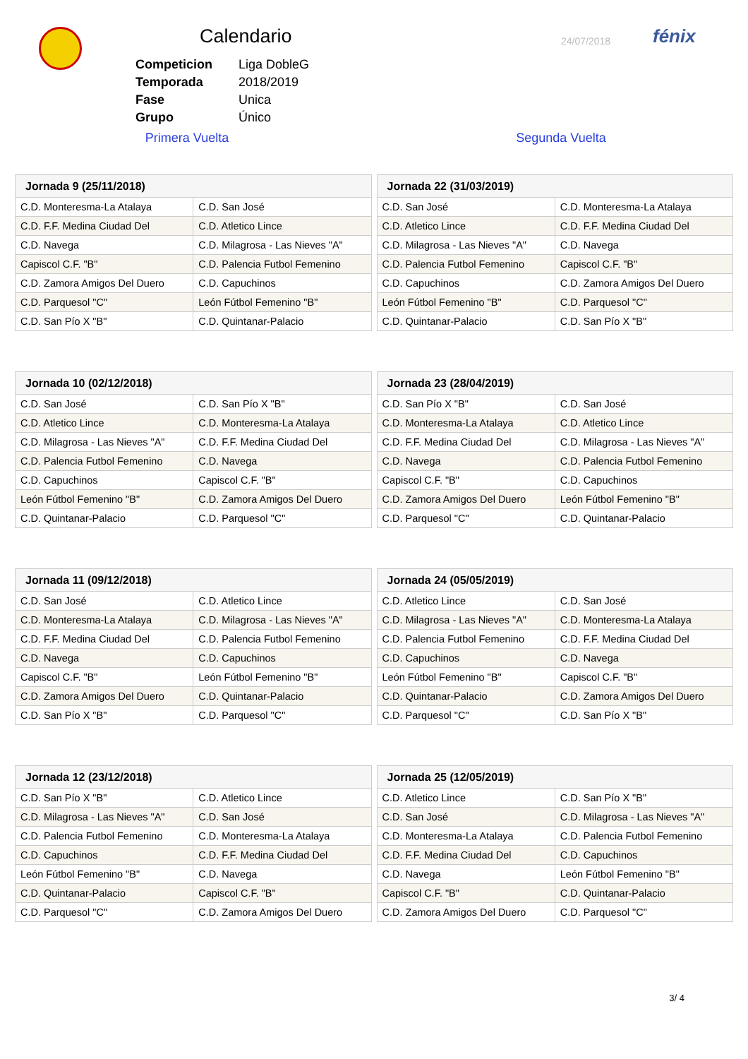Calendario 24/07/2018 fénix
| Competicion | Liga DobleG |
| Temporada | 2018/2019 |
| Fase | Unica |
| Grupo | Único |
Primera Vuelta Segunda Vuelta
| Jornada 9 (25/11/2018) | |
| --- | --- |
| C.D. Monteresma-La Atalaya | C.D. San José |
| C.D. F.F. Medina Ciudad Del | C.D. Atletico Lince |
| C.D. Navega | C.D. Milagrosa - Las Nieves "A" |
| Capiscol C.F. "B" | C.D. Palencia Futbol Femenino |
| C.D. Zamora Amigos Del Duero | C.D. Capuchinos |
| C.D. Parquesol "C" | León Fútbol Femenino "B" |
| C.D. San Pío X "B" | C.D. Quintanar-Palacio |
| Jornada 22 (31/03/2019) | |
| --- | --- |
| C.D. San José | C.D. Monteresma-La Atalaya |
| C.D. Atletico Lince | C.D. F.F. Medina Ciudad Del |
| C.D. Milagrosa - Las Nieves "A" | C.D. Navega |
| C.D. Palencia Futbol Femenino | Capiscol C.F. "B" |
| C.D. Capuchinos | C.D. Zamora Amigos Del Duero |
| León Fútbol Femenino "B" | C.D. Parquesol "C" |
| C.D. Quintanar-Palacio | C.D. San Pío X "B" |
| Jornada 10 (02/12/2018) | |
| --- | --- |
| C.D. San José | C.D. San Pío X "B" |
| C.D. Atletico Lince | C.D. Monteresma-La Atalaya |
| C.D. Milagrosa - Las Nieves "A" | C.D. F.F. Medina Ciudad Del |
| C.D. Palencia Futbol Femenino | C.D. Navega |
| C.D. Capuchinos | Capiscol C.F. "B" |
| León Fútbol Femenino "B" | C.D. Zamora Amigos Del Duero |
| C.D. Quintanar-Palacio | C.D. Parquesol "C" |
| Jornada 23 (28/04/2019) | |
| --- | --- |
| C.D. San Pío X "B" | C.D. San José |
| C.D. Monteresma-La Atalaya | C.D. Atletico Lince |
| C.D. F.F. Medina Ciudad Del | C.D. Milagrosa - Las Nieves "A" |
| C.D. Navega | C.D. Palencia Futbol Femenino |
| Capiscol C.F. "B" | C.D. Capuchinos |
| C.D. Zamora Amigos Del Duero | León Fútbol Femenino "B" |
| C.D. Parquesol "C" | C.D. Quintanar-Palacio |
| Jornada 11 (09/12/2018) | |
| --- | --- |
| C.D. San José | C.D. Atletico Lince |
| C.D. Monteresma-La Atalaya | C.D. Milagrosa - Las Nieves "A" |
| C.D. F.F. Medina Ciudad Del | C.D. Palencia Futbol Femenino |
| C.D. Navega | C.D. Capuchinos |
| Capiscol C.F. "B" | León Fútbol Femenino "B" |
| C.D. Zamora Amigos Del Duero | C.D. Quintanar-Palacio |
| C.D. San Pío X "B" | C.D. Parquesol "C" |
| Jornada 24 (05/05/2019) | |
| --- | --- |
| C.D. Atletico Lince | C.D. San José |
| C.D. Milagrosa - Las Nieves "A" | C.D. Monteresma-La Atalaya |
| C.D. Palencia Futbol Femenino | C.D. F.F. Medina Ciudad Del |
| C.D. Capuchinos | C.D. Navega |
| León Fútbol Femenino "B" | Capiscol C.F. "B" |
| C.D. Quintanar-Palacio | C.D. Zamora Amigos Del Duero |
| C.D. Parquesol "C" | C.D. San Pío X "B" |
| Jornada 12 (23/12/2018) | |
| --- | --- |
| C.D. San Pío X "B" | C.D. Atletico Lince |
| C.D. Milagrosa - Las Nieves "A" | C.D. San José |
| C.D. Palencia Futbol Femenino | C.D. Monteresma-La Atalaya |
| C.D. Capuchinos | C.D. F.F. Medina Ciudad Del |
| León Fútbol Femenino "B" | C.D. Navega |
| C.D. Quintanar-Palacio | Capiscol C.F. "B" |
| C.D. Parquesol "C" | C.D. Zamora Amigos Del Duero |
| Jornada 25 (12/05/2019) | |
| --- | --- |
| C.D. Atletico Lince | C.D. San Pío X "B" |
| C.D. San José | C.D. Milagrosa - Las Nieves "A" |
| C.D. Monteresma-La Atalaya | C.D. Palencia Futbol Femenino |
| C.D. F.F. Medina Ciudad Del | C.D. Capuchinos |
| C.D. Navega | León Fútbol Femenino "B" |
| Capiscol C.F. "B" | C.D. Quintanar-Palacio |
| C.D. Zamora Amigos Del Duero | C.D. Parquesol "C" |
3/ 4